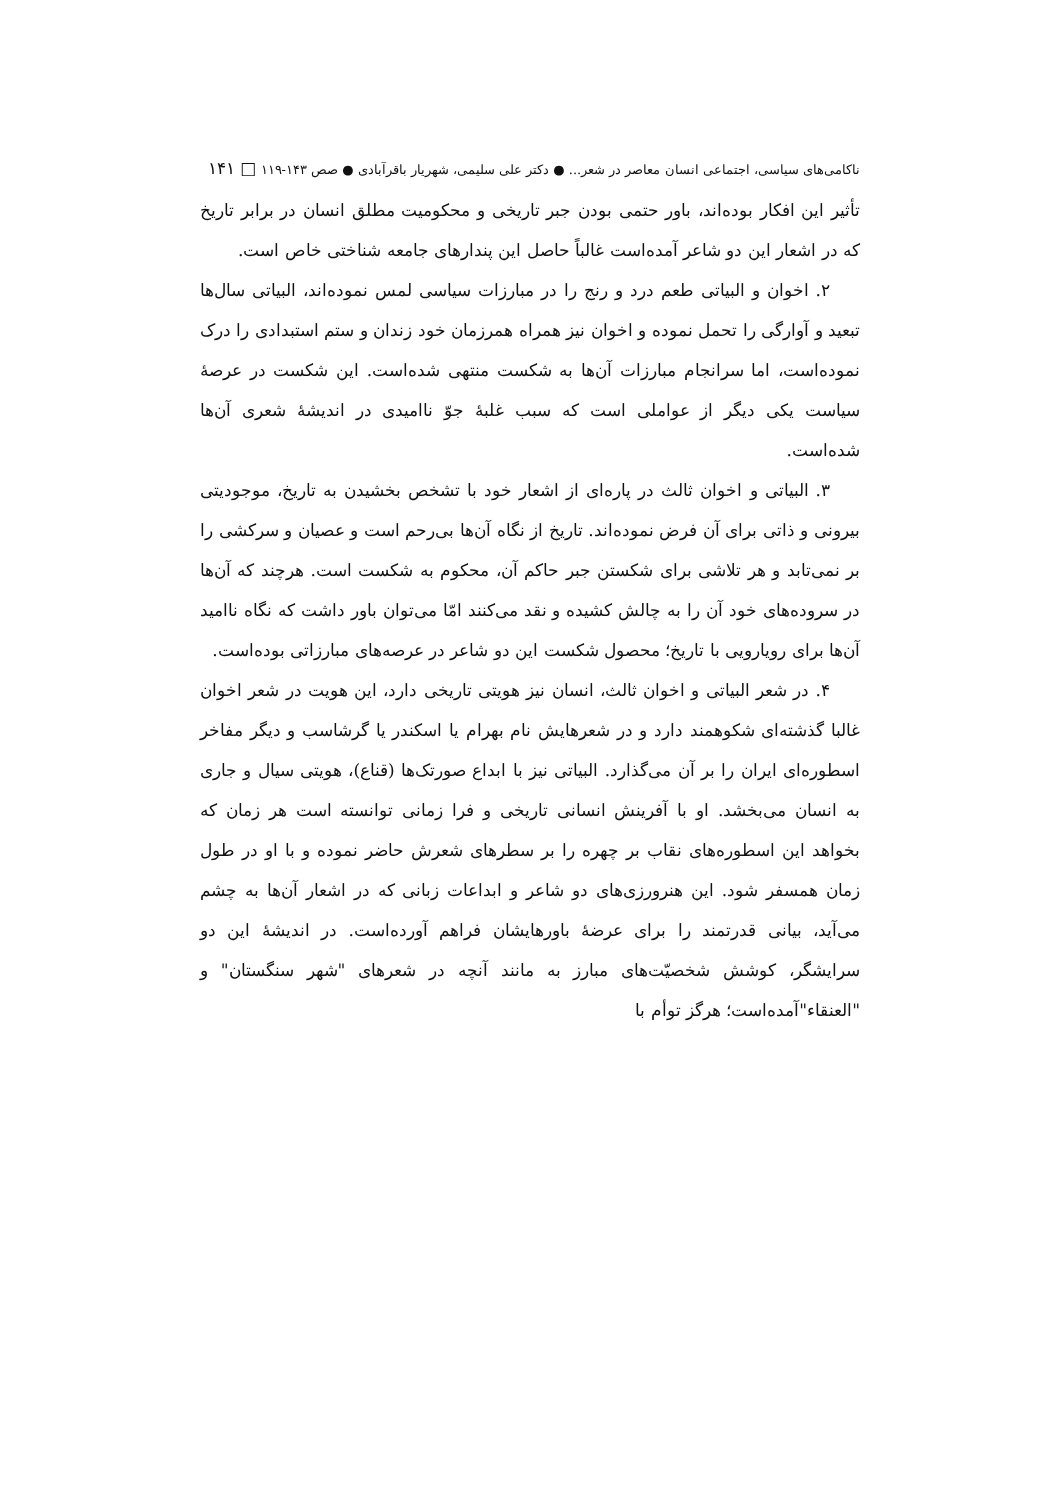ناکامی‌های سیاسی، اجتماعی انسان معاصر در شعر... ● دکتر علی سلیمی، شهریار باقرآبادی ● صص ۱۴۳-۱۱۹ □ ۱۴۱
تأثیر این افکار بوده‌اند، باور حتمی بودن جبر تاریخی و محکومیت مطلق انسان در برابر تاریخ که در اشعار این دو شاعر آمده‌است غالباً حاصل این پندارهای جامعه شناختی خاص است.
۲. اخوان و البیاتی طعم درد و رنج را در مبارزات سیاسی لمس نموده‌اند، البیاتی سال‌ها تبعید و آوارگی را تحمل نموده و اخوان نیز همراه همرزمان خود زندان و ستم استبدادی را درک نموده‌است، اما سرانجام مبارزات آن‌ها به شکست منتهی شده‌است. این شکست در عرصهٔ سیاست یکی دیگر از عواملی است که سبب غلبهٔ جوّ ناامیدی در اندیشهٔ شعری آن‌ها شده‌است.
۳. البیاتی و اخوان ثالث در پاره‌ای از اشعار خود با تشخص بخشیدن به تاریخ، موجودیتی بیرونی و ذاتی برای آن فرض نموده‌اند. تاریخ از نگاه آن‌ها بی‌رحم است و عصیان و سرکشی را بر نمی‌تابد و هر تلاشی برای شکستن جبر حاکم آن، محکوم به شکست است. هرچند که آن‌ها در سروده‌های خود آن را به چالش کشیده و نقد می‌کنند امّا می‌توان باور داشت که نگاه ناامید آن‌ها برای رویارویی با تاریخ؛ محصول شکست این دو شاعر در عرصه‌های مبارزاتی بوده‌است.
۴. در شعر البیاتی و اخوان ثالث، انسان نیز هویتی تاریخی دارد، این هویت در شعر اخوان غالبا گذشته‌ای شکوهمند دارد و در شعرهایش نام بهرام یا اسکندر یا گرشاسب و دیگر مفاخر اسطوره‌ای ایران را بر آن می‌گذارد. البیاتی نیز با ابداع صورتک‌ها (قناع)، هویتی سیال و جاری به انسان می‌بخشد. او با آفرینش انسانی تاریخی و فرا زمانی توانسته است هر زمان که بخواهد این اسطوره‌های نقاب بر چهره را بر سطرهای شعرش حاضر نموده و با او در طول زمان همسفر شود. این هنرورزی‌های دو شاعر و ابداعات زبانی که در اشعار آن‌ها به چشم می‌آید، بیانی قدرتمند را برای عرضهٔ باورهایشان فراهم آورده‌است. در اندیشهٔ این دو سرایشگر، کوشش شخصیّت‌های مبارز به مانند آنچه در شعرهای "شهر سنگستان" و "العنقاء"آمده‌است؛ هرگز توأم با